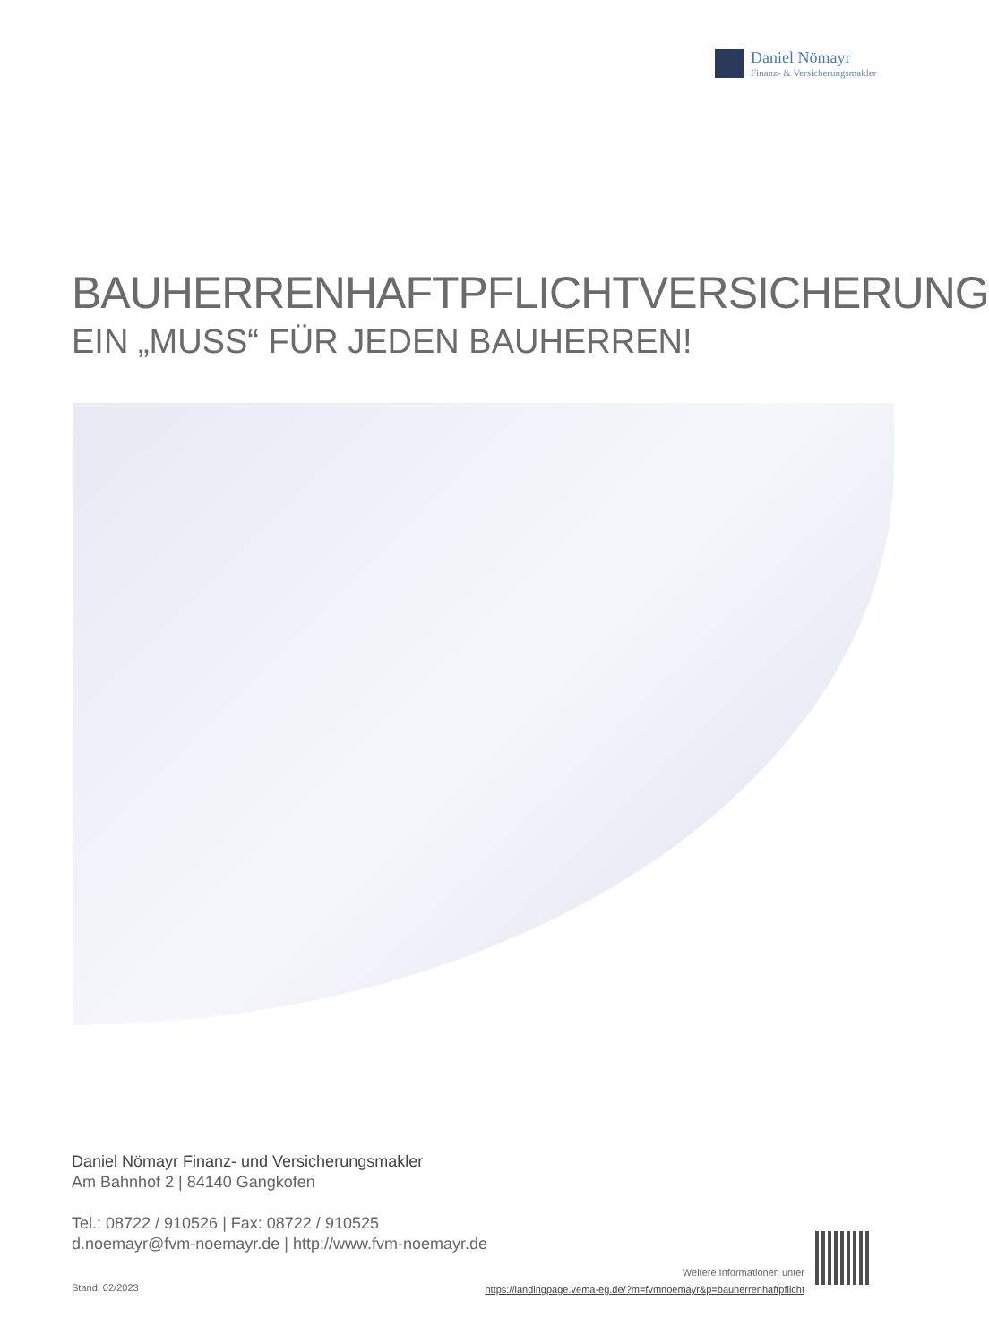Daniel Nömayr
Finanz- & Versicherungsmakler
BAUHERRENHAFTPFLICHTVERSICHERUNG
EIN „MUSS“ FÜR JEDEN BAUHERREN!
Daniel Nömayr Finanz- und Versicherungsmakler
Am Bahnhof 2 | 84140 Gangkofen
Tel.: 08722 / 910526 | Fax: 08722 / 910525
d.noemayr@fvm-noemayr.de | http://www.fvm-noemayr.de
Stand: 02/2023
Weitere Informationen unter
https://landingpage.vema-eg.de/?m=fvmnoemayr&p=bauherrenhaftpflicht